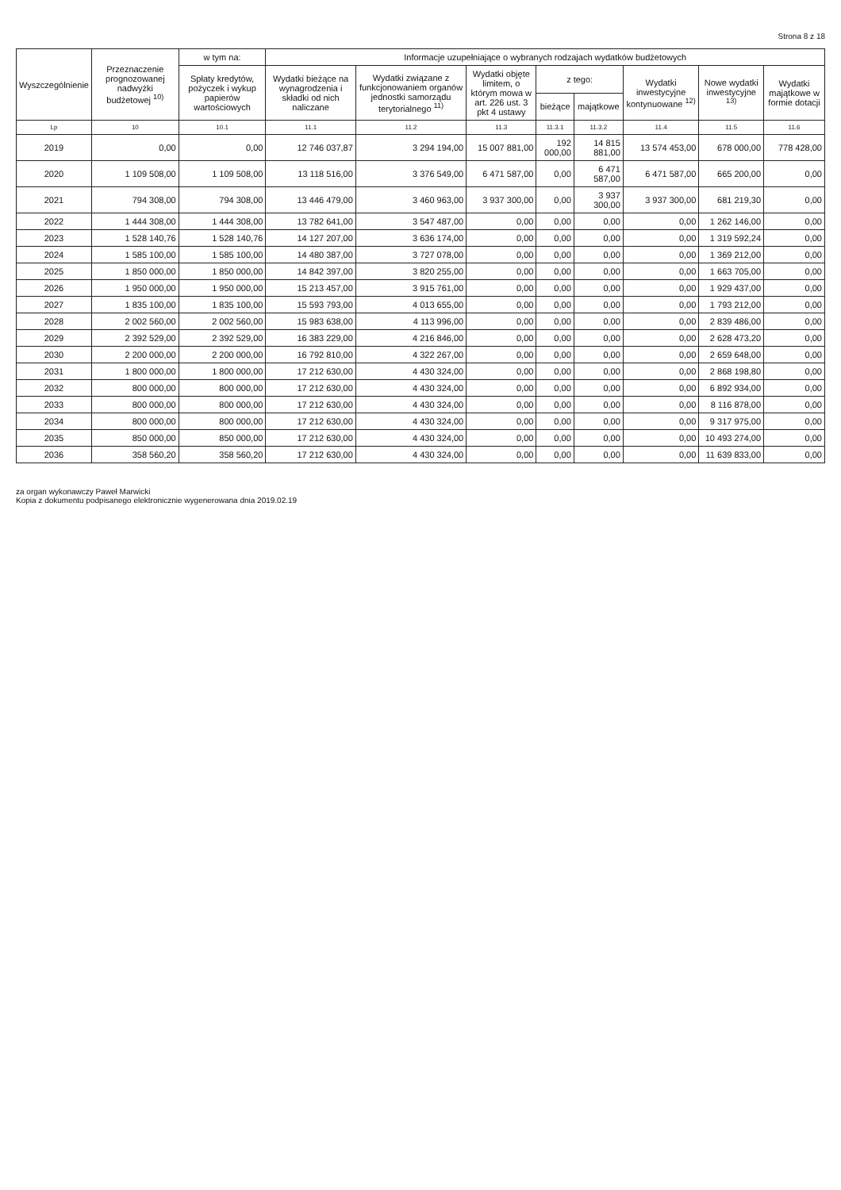Strona 8 z 18
| Wyszczególnienie | Przeznaczenie prognozowanej nadwyżki budżetowej <sup>10)</sup> | w tym na: | Informacje uzupełniające o wybranych rodzajach wydatków budżetowych | | | | | | | |
| --- | --- | --- | --- | --- | --- | --- | --- | --- | --- | --- |
| | | Spłaty kredytów, pożyczek i wykup papierów wartościowych | Wydatki bieżące na wynagrodzenia i składki od nich naliczane | Wydatki związane z funkcjonowaniem organów jednostki samorządu terytorialnego <sup>11)</sup> | Wydatki objęte limitem, o którym mowa w art. 226 ust. 3 pkt 4 ustawy | z tego: | | Wydatki inwestycyjne kontynuowane <sup>12)</sup> | Nowe wydatki inwestycyjne <sup>13)</sup> | Wydatki majątkowe w formie dotacji |
| | | | | | | bieżące | majątkowe | | | |
| Lp | 10 | 10.1 | 11.1 | 11.2 | 11.3 | 11.3.1 | 11.3.2 | 11.4 | 11.5 | 11.6 |
| 2019 | 0,00 | 0,00 | 12 746 037,87 | 3 294 194,00 | 15 007 881,00 | 192 000,00 | 14 815 881,00 | 13 574 453,00 | 678 000,00 | 778 428,00 |
| 2020 | 1 109 508,00 | 1 109 508,00 | 13 118 516,00 | 3 376 549,00 | 6 471 587,00 | 0,00 | 6 471 587,00 | 6 471 587,00 | 665 200,00 | 0,00 |
| 2021 | 794 308,00 | 794 308,00 | 13 446 479,00 | 3 460 963,00 | 3 937 300,00 | 0,00 | 3 937 300,00 | 3 937 300,00 | 681 219,30 | 0,00 |
| 2022 | 1 444 308,00 | 1 444 308,00 | 13 782 641,00 | 3 547 487,00 | 0,00 | 0,00 | 0,00 | 0,00 | 1 262 146,00 | 0,00 |
| 2023 | 1 528 140,76 | 1 528 140,76 | 14 127 207,00 | 3 636 174,00 | 0,00 | 0,00 | 0,00 | 0,00 | 1 319 592,24 | 0,00 |
| 2024 | 1 585 100,00 | 1 585 100,00 | 14 480 387,00 | 3 727 078,00 | 0,00 | 0,00 | 0,00 | 0,00 | 1 369 212,00 | 0,00 |
| 2025 | 1 850 000,00 | 1 850 000,00 | 14 842 397,00 | 3 820 255,00 | 0,00 | 0,00 | 0,00 | 0,00 | 1 663 705,00 | 0,00 |
| 2026 | 1 950 000,00 | 1 950 000,00 | 15 213 457,00 | 3 915 761,00 | 0,00 | 0,00 | 0,00 | 0,00 | 1 929 437,00 | 0,00 |
| 2027 | 1 835 100,00 | 1 835 100,00 | 15 593 793,00 | 4 013 655,00 | 0,00 | 0,00 | 0,00 | 0,00 | 1 793 212,00 | 0,00 |
| 2028 | 2 002 560,00 | 2 002 560,00 | 15 983 638,00 | 4 113 996,00 | 0,00 | 0,00 | 0,00 | 0,00 | 2 839 486,00 | 0,00 |
| 2029 | 2 392 529,00 | 2 392 529,00 | 16 383 229,00 | 4 216 846,00 | 0,00 | 0,00 | 0,00 | 0,00 | 2 628 473,20 | 0,00 |
| 2030 | 2 200 000,00 | 2 200 000,00 | 16 792 810,00 | 4 322 267,00 | 0,00 | 0,00 | 0,00 | 0,00 | 2 659 648,00 | 0,00 |
| 2031 | 1 800 000,00 | 1 800 000,00 | 17 212 630,00 | 4 430 324,00 | 0,00 | 0,00 | 0,00 | 0,00 | 2 868 198,80 | 0,00 |
| 2032 | 800 000,00 | 800 000,00 | 17 212 630,00 | 4 430 324,00 | 0,00 | 0,00 | 0,00 | 0,00 | 6 892 934,00 | 0,00 |
| 2033 | 800 000,00 | 800 000,00 | 17 212 630,00 | 4 430 324,00 | 0,00 | 0,00 | 0,00 | 0,00 | 8 116 878,00 | 0,00 |
| 2034 | 800 000,00 | 800 000,00 | 17 212 630,00 | 4 430 324,00 | 0,00 | 0,00 | 0,00 | 0,00 | 9 317 975,00 | 0,00 |
| 2035 | 850 000,00 | 850 000,00 | 17 212 630,00 | 4 430 324,00 | 0,00 | 0,00 | 0,00 | 0,00 | 10 493 274,00 | 0,00 |
| 2036 | 358 560,20 | 358 560,20 | 17 212 630,00 | 4 430 324,00 | 0,00 | 0,00 | 0,00 | 0,00 | 11 639 833,00 | 0,00 |
za organ wykonawczy Paweł Marwicki
Kopia z dokumentu podpisanego elektronicznie wygenerowana dnia 2019.02.19